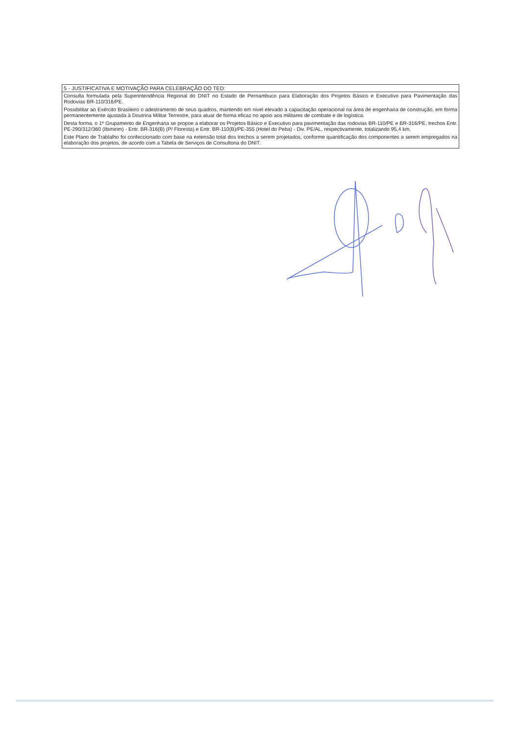| 5 - JUSTIFICATIVA E MOTIVAÇÃO PARA CELEBRAÇÃO DO TED: |
| --- |
| Consulta formulada pela Superintendência Regional do DNIT no Estado de Pernambuco para Elaboração dos Projetos Básico e Executivo para Pavimentação das Rodovias BR-110/316/PE. Possibilitar ao Exército Brasileiro o adestramento de seus quadros, mantendo em nivel elevado a capacitação operacional na área de engenharia de construção, em forma permanentemente ajustada à Doutrina Militar Terrestre, para atuar de forma eficaz no apoio aos militares de combate e de logística. Desta forma, o 1º Grupamento de Engenharia se propoe a elaborar os Projetos Básico e Executivo para pavimentação das rodovias BR-110/PE e BR-316/PE, trechos Entr. PE-290/312/360 (Ibimirim) - Entr. BR-316(B) (P/ Floresta) e Entr. BR-110(B)/PE-355 (Hotel do Peba) - Div. PE/AL, respectivamente, totalizando 95,4 km. Este Plano de Trablalho foi confeccionado com base na extensão total dos trechos a serem projetados, conforme quantificação dos componentes a serem empregados na elaboração dos projetos, de acordo com a Tabela de Serviços de Consultoria do DNIT. |